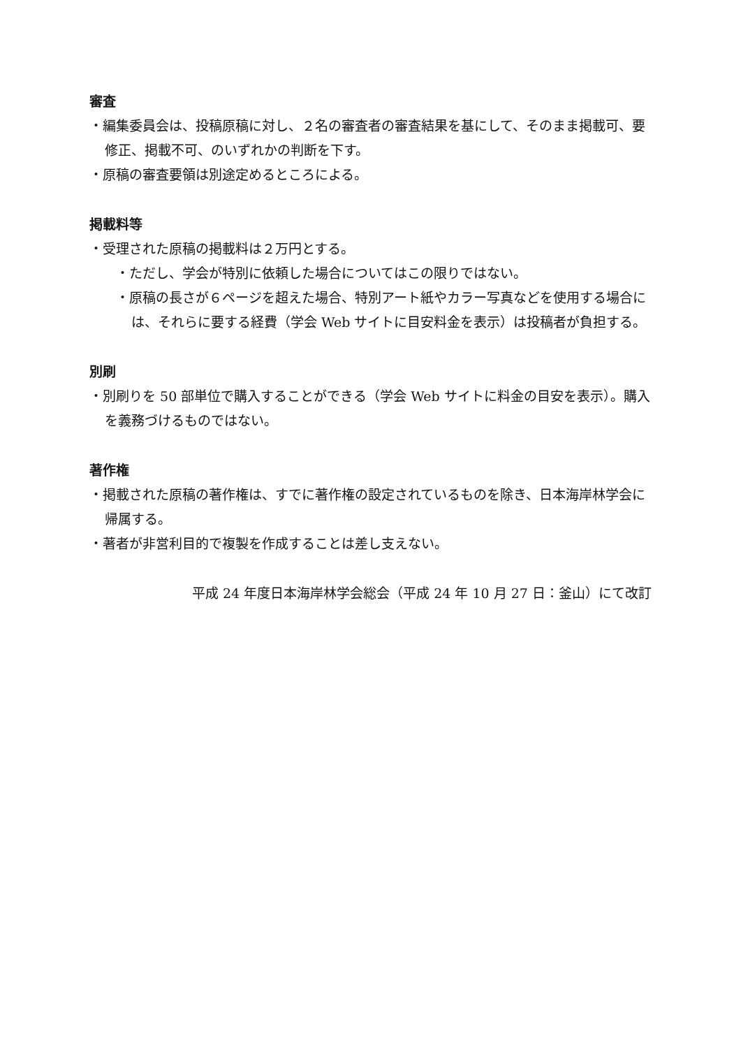審査
・編集委員会は、投稿原稿に対し、２名の審査者の審査結果を基にして、そのまま掲載可、要修正、掲載不可、のいずれかの判断を下す。
・原稿の審査要領は別途定めるところによる。
掲載料等
・受理された原稿の掲載料は２万円とする。
・ただし、学会が特別に依頼した場合についてはこの限りではない。
・原稿の長さが６ページを超えた場合、特別アート紙やカラー写真などを使用する場合には、それらに要する経費（学会 Web サイトに目安料金を表示）は投稿者が負担する。
別刷
・別刷りを 50 部単位で購入することができる（学会 Web サイトに料金の目安を表示）。購入を義務づけるものではない。
著作権
・掲載された原稿の著作権は、すでに著作権の設定されているものを除き、日本海岸林学会に帰属する。
・著者が非営利目的で複製を作成することは差し支えない。
平成 24 年度日本海岸林学会総会（平成 24 年 10 月 27 日：釜山）にて改訂